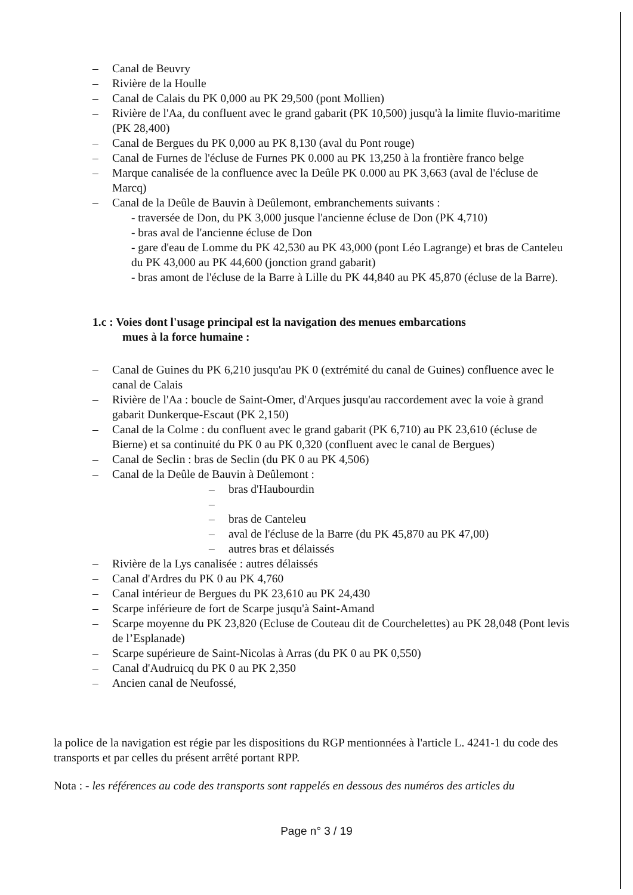– Canal de Beuvry
– Rivière de la Houlle
– Canal de Calais du PK 0,000 au PK 29,500 (pont Mollien)
– Rivière de l'Aa, du confluent avec le grand gabarit (PK 10,500) jusqu'à la limite fluvio-maritime (PK 28,400)
– Canal de Bergues du PK 0,000 au PK 8,130 (aval du Pont rouge)
– Canal de Furnes de l'écluse de Furnes PK 0.000 au PK 13,250 à la frontière franco belge
– Marque canalisée de la confluence avec la Deûle PK 0.000 au PK 3,663 (aval de l'écluse de Marcq)
– Canal de la Deûle de Bauvin à Deûlemont, embranchements suivants :
- traversée de Don, du PK 3,000 jusque l'ancienne écluse de Don (PK 4,710)
- bras aval de l'ancienne écluse de Don
- gare d'eau de Lomme du PK 42,530 au PK 43,000 (pont Léo Lagrange) et bras de Canteleu du PK 43,000 au PK 44,600 (jonction grand gabarit)
- bras amont de l'écluse de la Barre à Lille du PK 44,840 au PK 45,870 (écluse de la Barre).
1.c : Voies dont l'usage principal est la navigation des menues embarcations
mues à la force humaine :
– Canal de Guines du PK 6,210 jusqu'au PK 0 (extrémité du canal de Guines) confluence avec le canal de Calais
– Rivière de l'Aa : boucle de Saint-Omer, d'Arques jusqu'au raccordement avec la voie à grand gabarit Dunkerque-Escaut (PK 2,150)
– Canal de la Colme : du confluent avec le grand gabarit (PK 6,710) au PK 23,610 (écluse de Bierne) et sa continuité du PK 0 au PK 0,320 (confluent avec le canal de Bergues)
– Canal de Seclin : bras de Seclin (du PK 0 au PK 4,506)
– Canal de la Deûle de Bauvin à Deûlemont :
– bras d'Haubourdin
–
– bras de Canteleu
– aval de l'écluse de la Barre (du PK 45,870 au PK 47,00)
– autres bras et délaissés
– Rivière de la Lys canalisée : autres délaissés
– Canal d'Ardres du PK 0 au PK 4,760
– Canal intérieur de Bergues du PK 23,610 au PK 24,430
– Scarpe inférieure de fort de Scarpe jusqu'à Saint-Amand
– Scarpe moyenne du PK 23,820 (Ecluse de Couteau dit de Courchelettes) au PK 28,048 (Pont levis de l’Esplanade)
– Scarpe supérieure de Saint-Nicolas à Arras (du PK 0 au PK 0,550)
– Canal d'Audruicq du PK 0 au PK 2,350
– Ancien canal de Neufossé,
la police de la navigation est régie par les dispositions du RGP mentionnées à l'article L. 4241-1 du code des transports et par celles du présent arrêté portant RPP.
Nota : - les références au code des transports sont rappelés en dessous des numéros des articles du
Page n° 3 / 19